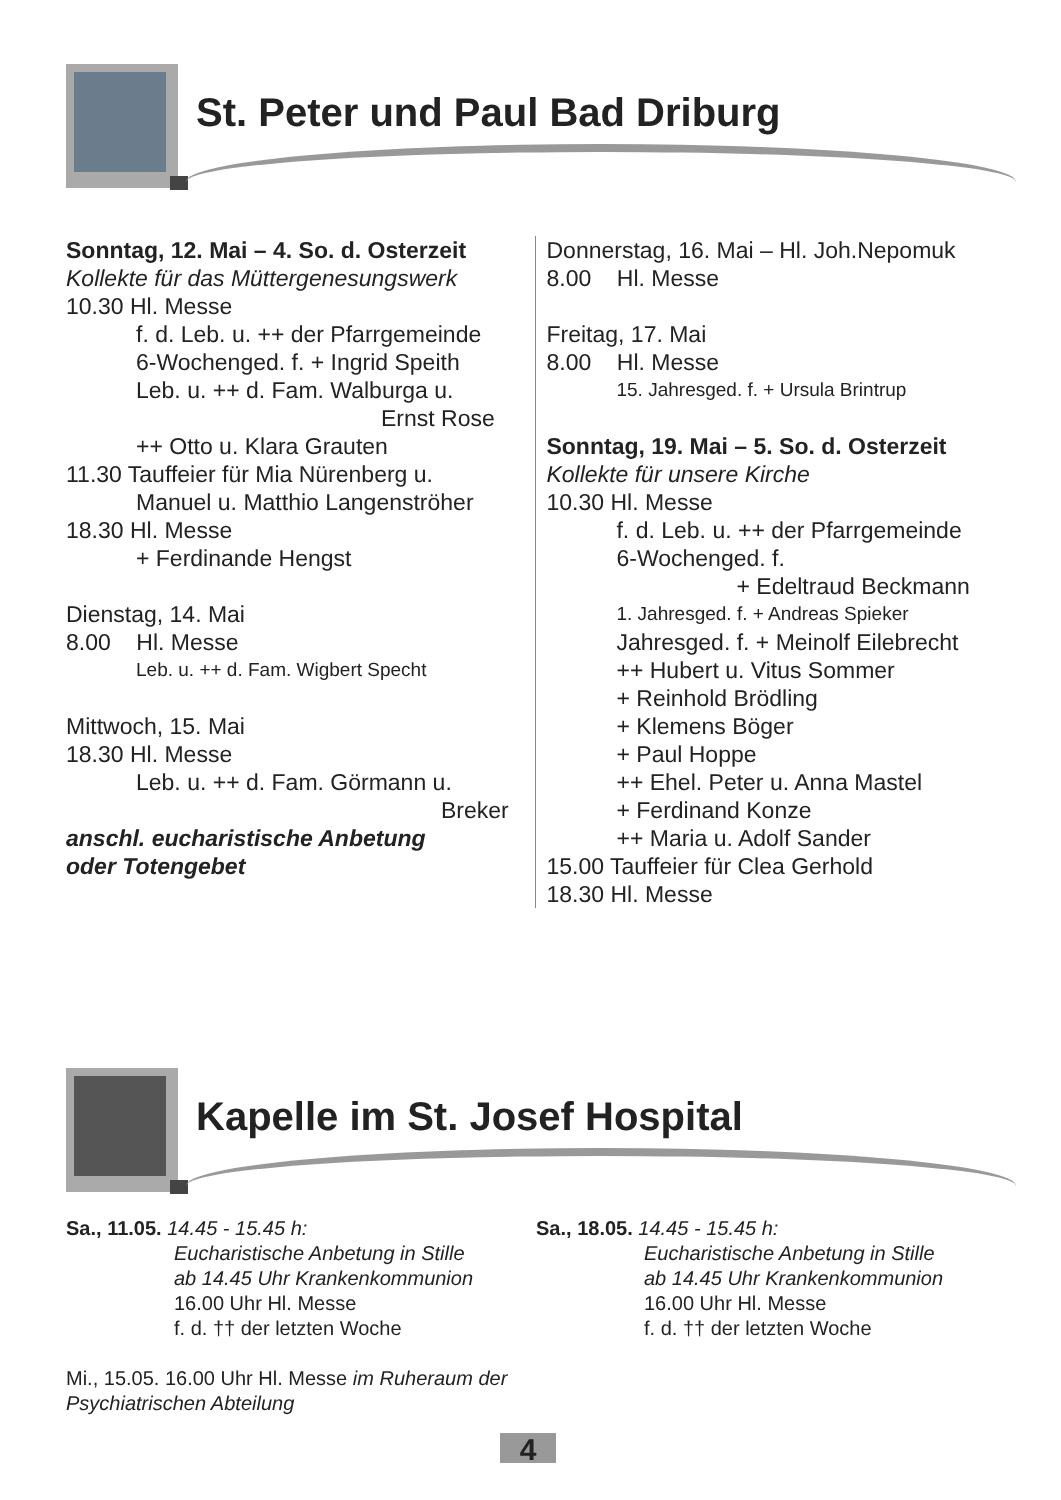St. Peter und Paul Bad Driburg
Sonntag, 12. Mai – 4. So. d. Osterzeit
Kollekte für das Müttergenesungswerk
10.30 Hl. Messe
f. d. Leb. u. ++ der Pfarrgemeinde
6-Wochenged. f. + Ingrid Speith
Leb. u. ++ d. Fam. Walburga u.
Ernst Rose
++ Otto u. Klara Grauten
11.30 Tauffeier für Mia Nürenberg u.
Manuel u. Matthio Langenströher
18.30 Hl. Messe
+ Ferdinande Hengst
Dienstag, 14. Mai
8.00 Hl. Messe
Leb. u. ++ d. Fam. Wigbert Specht
Mittwoch, 15. Mai
18.30 Hl. Messe
Leb. u. ++ d. Fam. Görmann u.
Breker
anschl. eucharistische Anbetung
oder Totengebet
Donnerstag, 16. Mai – Hl. Joh.Nepomuk
8.00 Hl. Messe
Freitag, 17. Mai
8.00 Hl. Messe
15. Jahresged. f. + Ursula Brintrup
Sonntag, 19. Mai – 5. So. d. Osterzeit
Kollekte für unsere Kirche
10.30 Hl. Messe
f. d. Leb. u. ++ der Pfarrgemeinde
6-Wochenged. f.
+ Edeltraud Beckmann
1. Jahresged. f. + Andreas Spieker
Jahresged. f. + Meinolf Eilebrecht
++ Hubert u. Vitus Sommer
+ Reinhold Brödling
+ Klemens Böger
+ Paul Hoppe
++ Ehel. Peter u. Anna Mastel
+ Ferdinand Konze
++ Maria u. Adolf Sander
15.00 Tauffeier für Clea Gerhold
18.30 Hl. Messe
Kapelle im St. Josef Hospital
Sa., 11.05. 14.45 - 15.45 h:
Eucharistische Anbetung in Stille
ab 14.45 Uhr Krankenkommunion
16.00 Uhr Hl. Messe
f. d. †† der letzten Woche
Mi., 15.05. 16.00 Uhr Hl. Messe im Ruheraum der Psychiatrischen Abteilung
Sa., 18.05. 14.45 - 15.45 h:
Eucharistische Anbetung in Stille
ab 14.45 Uhr Krankenkommunion
16.00 Uhr Hl. Messe
f. d. †† der letzten Woche
4